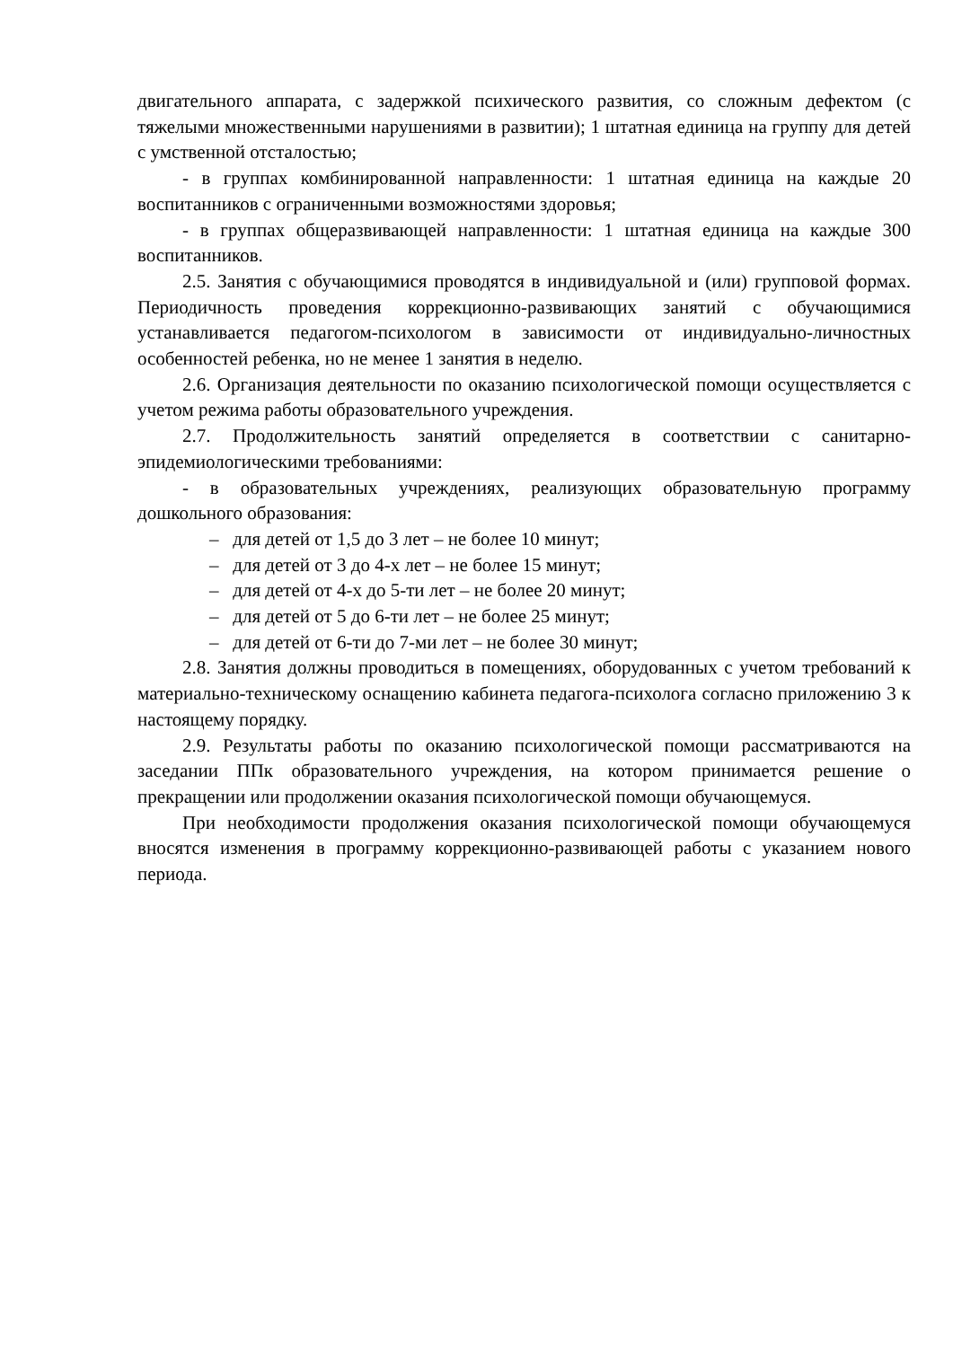двигательного аппарата, с задержкой психического развития, со сложным дефектом (с тяжелыми множественными нарушениями в развитии); 1 штатная единица на группу для детей с умственной отсталостью;
- в группах комбинированной направленности: 1 штатная единица на каждые 20 воспитанников с ограниченными возможностями здоровья;
- в группах общеразвивающей направленности: 1 штатная единица на каждые 300 воспитанников.
2.5. Занятия с обучающимися проводятся в индивидуальной и (или) групповой формах. Периодичность проведения коррекционно-развивающих занятий с обучающимися устанавливается педагогом-психологом в зависимости от индивидуально-личностных особенностей ребенка, но не менее 1 занятия в неделю.
2.6. Организация деятельности по оказанию психологической помощи осуществляется с учетом режима работы образовательного учреждения.
2.7. Продолжительность занятий определяется в соответствии с санитарно-эпидемиологическими требованиями:
- в образовательных учреждениях, реализующих образовательную программу дошкольного образования:
– для детей от 1,5 до 3 лет – не более 10 минут;
– для детей от 3 до 4-х лет – не более 15 минут;
– для детей от 4-х до 5-ти лет – не более 20 минут;
– для детей от 5 до 6-ти лет – не более 25 минут;
– для детей от 6-ти до 7-ми лет – не более 30 минут;
2.8. Занятия должны проводиться в помещениях, оборудованных с учетом требований к материально-техническому оснащению кабинета педагога-психолога согласно приложению 3 к настоящему порядку.
2.9. Результаты работы по оказанию психологической помощи рассматриваются на заседании ППк образовательного учреждения, на котором принимается решение о прекращении или продолжении оказания психологической помощи обучающемуся.
При необходимости продолжения оказания психологической помощи обучающемуся вносятся изменения в программу коррекционно-развивающей работы с указанием нового периода.